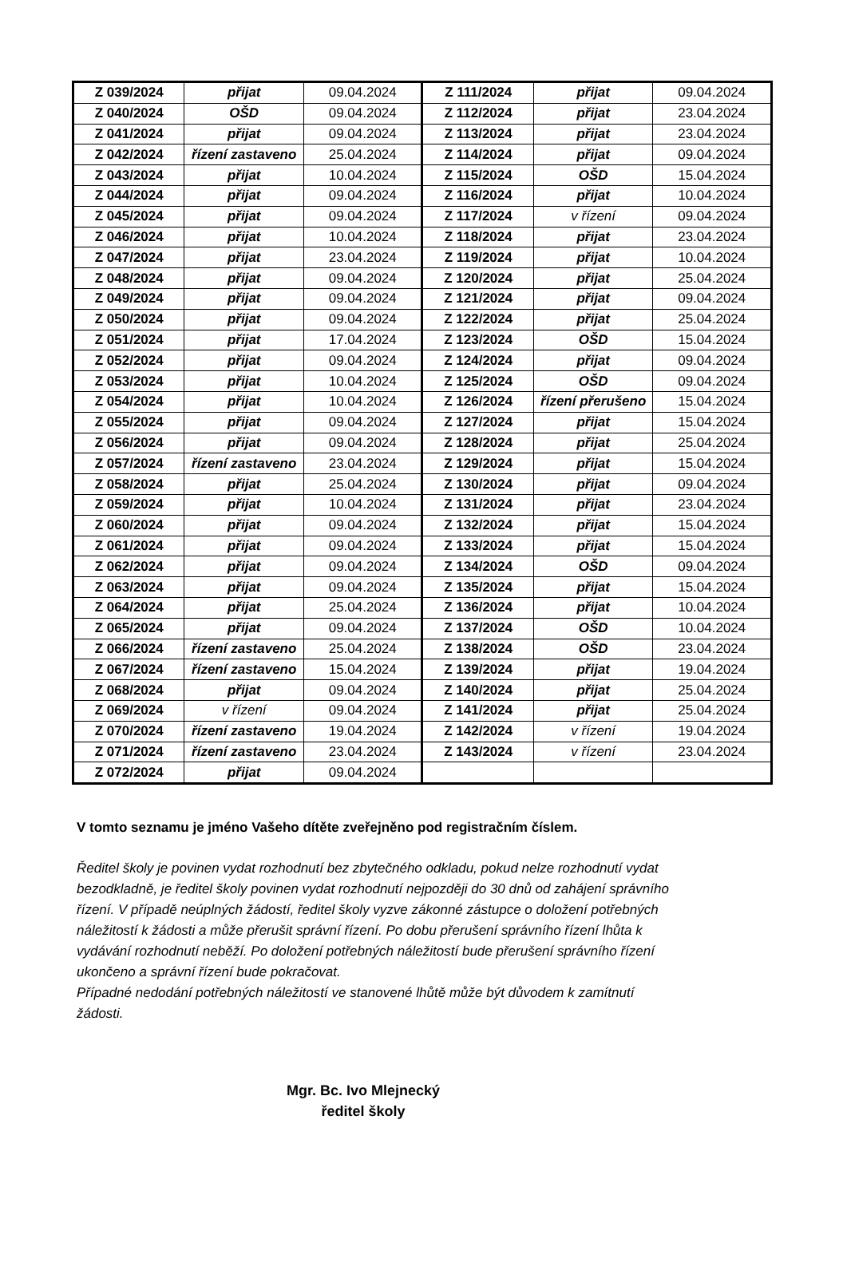| Z 039/2024 | přijat | 09.04.2024 | Z 111/2024 | přijat | 09.04.2024 |
| Z 040/2024 | OŠD | 09.04.2024 | Z 112/2024 | přijat | 23.04.2024 |
| Z 041/2024 | přijat | 09.04.2024 | Z 113/2024 | přijat | 23.04.2024 |
| Z 042/2024 | řízení zastaveno | 25.04.2024 | Z 114/2024 | přijat | 09.04.2024 |
| Z 043/2024 | přijat | 10.04.2024 | Z 115/2024 | OŠD | 15.04.2024 |
| Z 044/2024 | přijat | 09.04.2024 | Z 116/2024 | přijat | 10.04.2024 |
| Z 045/2024 | přijat | 09.04.2024 | Z 117/2024 | v řízení | 09.04.2024 |
| Z 046/2024 | přijat | 10.04.2024 | Z 118/2024 | přijat | 23.04.2024 |
| Z 047/2024 | přijat | 23.04.2024 | Z 119/2024 | přijat | 10.04.2024 |
| Z 048/2024 | přijat | 09.04.2024 | Z 120/2024 | přijat | 25.04.2024 |
| Z 049/2024 | přijat | 09.04.2024 | Z 121/2024 | přijat | 09.04.2024 |
| Z 050/2024 | přijat | 09.04.2024 | Z 122/2024 | přijat | 25.04.2024 |
| Z 051/2024 | přijat | 17.04.2024 | Z 123/2024 | OŠD | 15.04.2024 |
| Z 052/2024 | přijat | 09.04.2024 | Z 124/2024 | přijat | 09.04.2024 |
| Z 053/2024 | přijat | 10.04.2024 | Z 125/2024 | OŠD | 09.04.2024 |
| Z 054/2024 | přijat | 10.04.2024 | Z 126/2024 | řízení přerušeno | 15.04.2024 |
| Z 055/2024 | přijat | 09.04.2024 | Z 127/2024 | přijat | 15.04.2024 |
| Z 056/2024 | přijat | 09.04.2024 | Z 128/2024 | přijat | 25.04.2024 |
| Z 057/2024 | řízení zastaveno | 23.04.2024 | Z 129/2024 | přijat | 15.04.2024 |
| Z 058/2024 | přijat | 25.04.2024 | Z 130/2024 | přijat | 09.04.2024 |
| Z 059/2024 | přijat | 10.04.2024 | Z 131/2024 | přijat | 23.04.2024 |
| Z 060/2024 | přijat | 09.04.2024 | Z 132/2024 | přijat | 15.04.2024 |
| Z 061/2024 | přijat | 09.04.2024 | Z 133/2024 | přijat | 15.04.2024 |
| Z 062/2024 | přijat | 09.04.2024 | Z 134/2024 | OŠD | 09.04.2024 |
| Z 063/2024 | přijat | 09.04.2024 | Z 135/2024 | přijat | 15.04.2024 |
| Z 064/2024 | přijat | 25.04.2024 | Z 136/2024 | přijat | 10.04.2024 |
| Z 065/2024 | přijat | 09.04.2024 | Z 137/2024 | OŠD | 10.04.2024 |
| Z 066/2024 | řízení zastaveno | 25.04.2024 | Z 138/2024 | OŠD | 23.04.2024 |
| Z 067/2024 | řízení zastaveno | 15.04.2024 | Z 139/2024 | přijat | 19.04.2024 |
| Z 068/2024 | přijat | 09.04.2024 | Z 140/2024 | přijat | 25.04.2024 |
| Z 069/2024 | v řízení | 09.04.2024 | Z 141/2024 | přijat | 25.04.2024 |
| Z 070/2024 | řízení zastaveno | 19.04.2024 | Z 142/2024 | v řízení | 19.04.2024 |
| Z 071/2024 | řízení zastaveno | 23.04.2024 | Z 143/2024 | v řízení | 23.04.2024 |
| Z 072/2024 | přijat | 09.04.2024 | | | |
V tomto seznamu je jméno Vašeho dítěte zveřejněno pod registračním číslem.
Ředitel školy je povinen vydat rozhodnutí bez zbytečného odkladu, pokud nelze rozhodnutí vydat bezodkladně, je ředitel školy povinen vydat rozhodnutí nejpozději do 30 dnů od zahájení správního řízení. V případě neúplných žádostí, ředitel školy vyzve zákonné zástupce o doložení potřebných náležitostí k žádosti a může přerušit správní řízení. Po dobu přerušení správního řízení lhůta k vydávání rozhodnutí neběží. Po doložení potřebných náležitostí bude přerušení správního řízení ukončeno a správní řízení bude pokračovat.
Případné nedodání potřebných náležitostí ve stanovené lhůtě může být důvodem k zamítnutí žádosti.
Mgr. Bc. Ivo Mlejnecký
ředitel školy